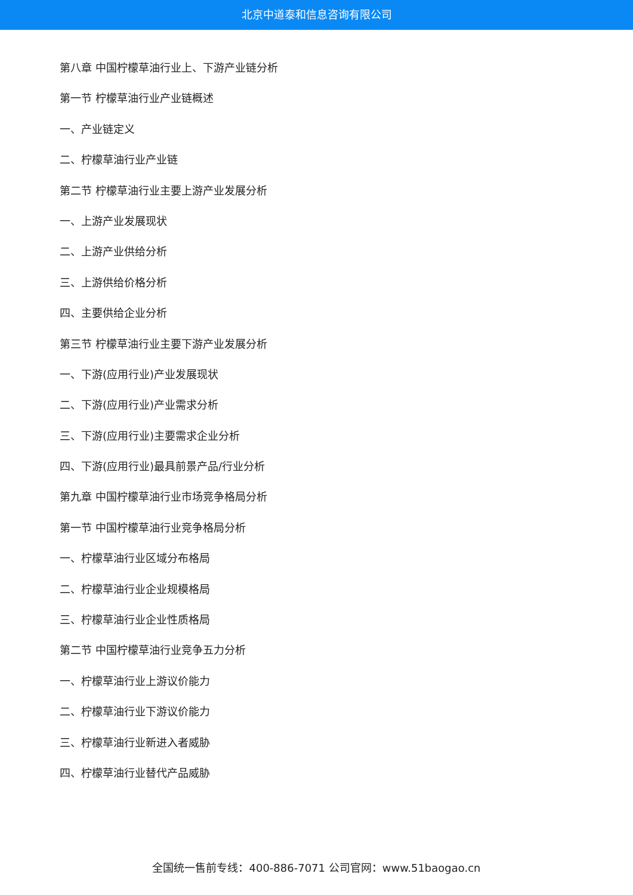北京中道泰和信息咨询有限公司
第八章 中国柠檬草油行业上、下游产业链分析
第一节 柠檬草油行业产业链概述
一、产业链定义
二、柠檬草油行业产业链
第二节 柠檬草油行业主要上游产业发展分析
一、上游产业发展现状
二、上游产业供给分析
三、上游供给价格分析
四、主要供给企业分析
第三节 柠檬草油行业主要下游产业发展分析
一、下游(应用行业)产业发展现状
二、下游(应用行业)产业需求分析
三、下游(应用行业)主要需求企业分析
四、下游(应用行业)最具前景产品/行业分析
第九章 中国柠檬草油行业市场竞争格局分析
第一节 中国柠檬草油行业竞争格局分析
一、柠檬草油行业区域分布格局
二、柠檬草油行业企业规模格局
三、柠檬草油行业企业性质格局
第二节 中国柠檬草油行业竞争五力分析
一、柠檬草油行业上游议价能力
二、柠檬草油行业下游议价能力
三、柠檬草油行业新进入者威胁
四、柠檬草油行业替代产品威胁
全国统一售前专线：400-886-7071 公司官网：www.51baogao.cn